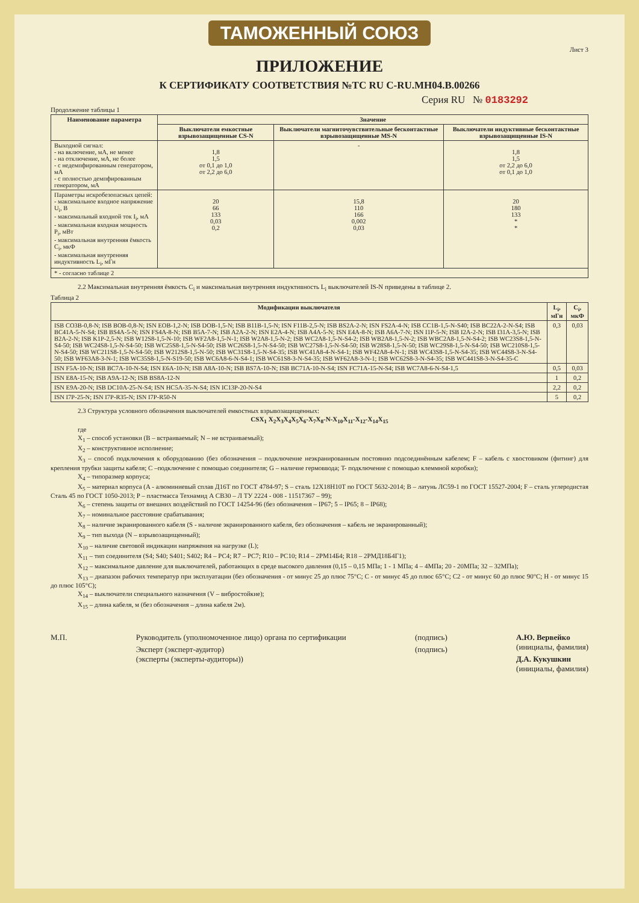ТАМОЖЕННЫЙ СОЮЗ
Лист 3
ПРИЛОЖЕНИЕ
К СЕРТИФИКАТУ СООТВЕТСТВИЯ №ТС RU C-RU.МН04.В.00266
Серия RU № 0183292
Продолжение таблицы 1
| Наименование параметра | Значение | | |
| --- | --- | --- | --- |
| | Выключатели емкостные взрывозащищенные CS-N | Выключатели магниточувствительные бесконтактные взрывозащищенные MS-N | Выключатели индуктивные бесконтактные взрывозащищенные IS-N |
| Выходной сигнал: - на включение, мА, не менее - на отключение, мА, не более - с недемпфированным генератором, мА - с полностью демпфированным генератором, мА | 1,8 1,5 от 0,1 до 1,0 от 2,2 до 6,0 | - | 1,8 1,5 от 2,2 до 6,0 от 0,1 до 1,0 |
| Параметры искробезопасных цепей: - максимальное входное напряжение U<sub>i</sub>, В - максимальный входной ток I<sub>i</sub>, мА - максимальная входная мощность P<sub>i</sub>, мВт - максимальная внутренняя ёмкость C<sub>i</sub>, мкФ - максимальная внутренняя индуктивность L<sub>i</sub>, мГн | 20 66 133 0,03 0,2 | 15,8 110 166 0,002 0,03 | 20 180 133 * * |
| * - согласно таблице 2 | | | |
2.2 Максимальная внутренняя ёмкость C<sub>i</sub> и максимальная внутренняя индуктивность L<sub>i</sub> выключателей IS-N приведены в таблице 2.
Таблица 2
| Модификации выключателя | L<sub>i</sub>, мГн | C<sub>i</sub>, мкФ |
| --- | --- | --- |
| ISB CO3B-0,8-N; ISB BOB-0,8-N; ISN EOB-1,2-N; ISB DOB-1,5-N; ISB B11B-1,5-N; ISN F11B-2,5-N; ISB BS2A-2-N; ISN FS2A-4-N; ISB CC1B-1,5-N-S40; ISB BC22A-2-N-S4; ISB BC41A-5-N-S4; ISB BS4A-5-N; ISN FS4A-8-N; ISB B5A-7-N; ISB A2A-2-N; ISN E2A-4-N; ISB A4A-5-N; ISN E4A-8-N; ISB A6A-7-N; ISN I1P-5-N; ISB I2A-2-N; ISB I31A-3,5-N; ISB B2A-2-N; ISB K1P-2,5-N; ISB W12S8-1,5-N-10; ISB WF2A8-1,5-N-1; ISB W2A8-1,5-N-2; ISB WC2A8-1,5-N-S4-2; ISB WB2A8-1,5-N-2; ISB WBC2A8-1,5-N-S4-2; ISB WC23S8-1,5-N-S4-50; ISB WC24S8-1,5-N-S4-50; ISB WC25S8-1,5-N-S4-50; ISB WC26S8-1,5-N-S4-50; ISB WC27S8-1,5-N-S4-50; ISB W28S8-1,5-N-50; ISB WC29S8-1,5-N-S4-50; ISB WC210S8-1,5-N-S4-50; ISB WC211S8-1,5-N-S4-50; ISB W212S8-1,5-N-50; ISB WC31S8-1,5-N-S4-35; ISB WC41A8-4-N-S4-1; ISB WF42A8-4-N-1; ISB WC43S8-1,5-N-S4-35; ISB WC44S8-3-N-S4-50; ISB WF63A8-3-N-1; ISB WC35S8-1,5-N-S19-50; ISB WC6A8-6-N-S4-1; ISB WC61S8-3-N-S4-35; ISB WF62A8-3-N-1; ISB WC62S8-3-N-S4-35; ISB WC441S8-3-N-S4-35-C | 0,3 | 0,03 |
| ISN F5A-10-N; ISB BC7A-10-N-S4; ISN E6A-10-N; ISB A8A-10-N; ISB BS7A-10-N; ISB BC71A-10-N-S4; ISN FC71A-15-N-S4; ISB WC7A8-6-N-S4-1,5 | 0,5 | 0,03 |
| ISN E8A-15-N; ISB A9A-12-N; ISB BS8A-12-N | 1 | 0,2 |
| ISN E9A-20-N; ISB DC10A-25-N-S4; ISN HC5A-35-N-S4; ISN IC13P-20-N-S4 | 2,2 | 0,2 |
| ISN I7P-25-N; ISN I7P-R35-N; ISN I7P-R50-N | 5 | 0,2 |
2.3 Структура условного обозначения выключателей емкостных взрывозащищенных:
CSX<sub>1</sub> X<sub>2</sub>X<sub>3</sub>X<sub>4</sub>X<sub>5</sub>X<sub>6</sub>-X<sub>7</sub>X<sub>8</sub>-N-X<sub>10</sub>X<sub>11</sub>-X<sub>12</sub>-X<sub>14</sub>X<sub>15</sub>
где
X<sub>1</sub> – способ установки (B – встраиваемый; N – не встраиваемый);
X<sub>2</sub> – конструктивное исполнение;
X<sub>3</sub> – способ подключения к оборудованию (без обозначения – подключение неэкранированным постоянно подсоединённым кабелем; F – кабель с хвостовиком (фитинг) для крепления трубки защиты кабеля; C –подключение с помощью соединителя; G – наличие гермоввода; T- подключение с помощью клеммной коробки);
X<sub>4</sub> – типоразмер корпуса;
X<sub>5</sub> – материал корпуса (A - алюминиевый сплав Д16Т по ГОСТ 4784-97; S – сталь 12Х18Н10Т по ГОСТ 5632-2014; B – латунь ЛС59-1 по ГОСТ 15527-2004; F – сталь углеродистая Сталь 45 по ГОСТ 1050-2013; P – пластмасса Технамид А СВ30 – Л ТУ 2224 - 008 - 11517367 – 99);
X<sub>6</sub> – степень защиты от внешних воздействий по ГОСТ 14254-96 (без обозначения – IP67; 5 – IP65; 8 – IP68);
X<sub>7</sub> – номинальное расстояние срабатывания;
X<sub>8</sub> – наличие экранированного кабеля (S - наличие экранированного кабеля, без обозначения – кабель не экранированный);
X<sub>9</sub> – тип выхода (N – взрывозащищенный);
X<sub>10</sub> – наличие световой индикации напряжения на нагрузке (L);
X<sub>11</sub> – тип соединителя (S4; S40; S401; S402; R4 – PC4; R7 – PC7; R10 – PC10; R14 – 2PM14Б4; R18 – 2PMД18Б4Г1);
X<sub>12</sub> – максимальное давление для выключателей, работающих в среде высокого давления (0,15 – 0,15 МПа; 1 - 1 МПа; 4 – 4МПа; 20 - 20МПа; 32 – 32МПа);
X<sub>13</sub> – диапазон рабочих температур при эксплуатации (без обозначения - от минус 25 до плюс 75°С; С - от минус 45 до плюс 65°С; С2 - от минус 60 до плюс 90°С; Н - от минус 15 до плюс 105°С);
X<sub>14</sub> – выключатели специального назначения (V – вибростойкие);
X<sub>15</sub> – длина кабеля, м (без обозначения – длина кабеля 2м).
М.П. Руководитель (уполномоченное лицо) органа по сертификации
Эксперт (эксперт-аудитор)
(эксперты (эксперты-аудиторы))
(подпись)
(подпись)
А.Ю. Вервейко
(инициалы, фамилия)
Д.А. Кукушкин
(инициалы, фамилия)